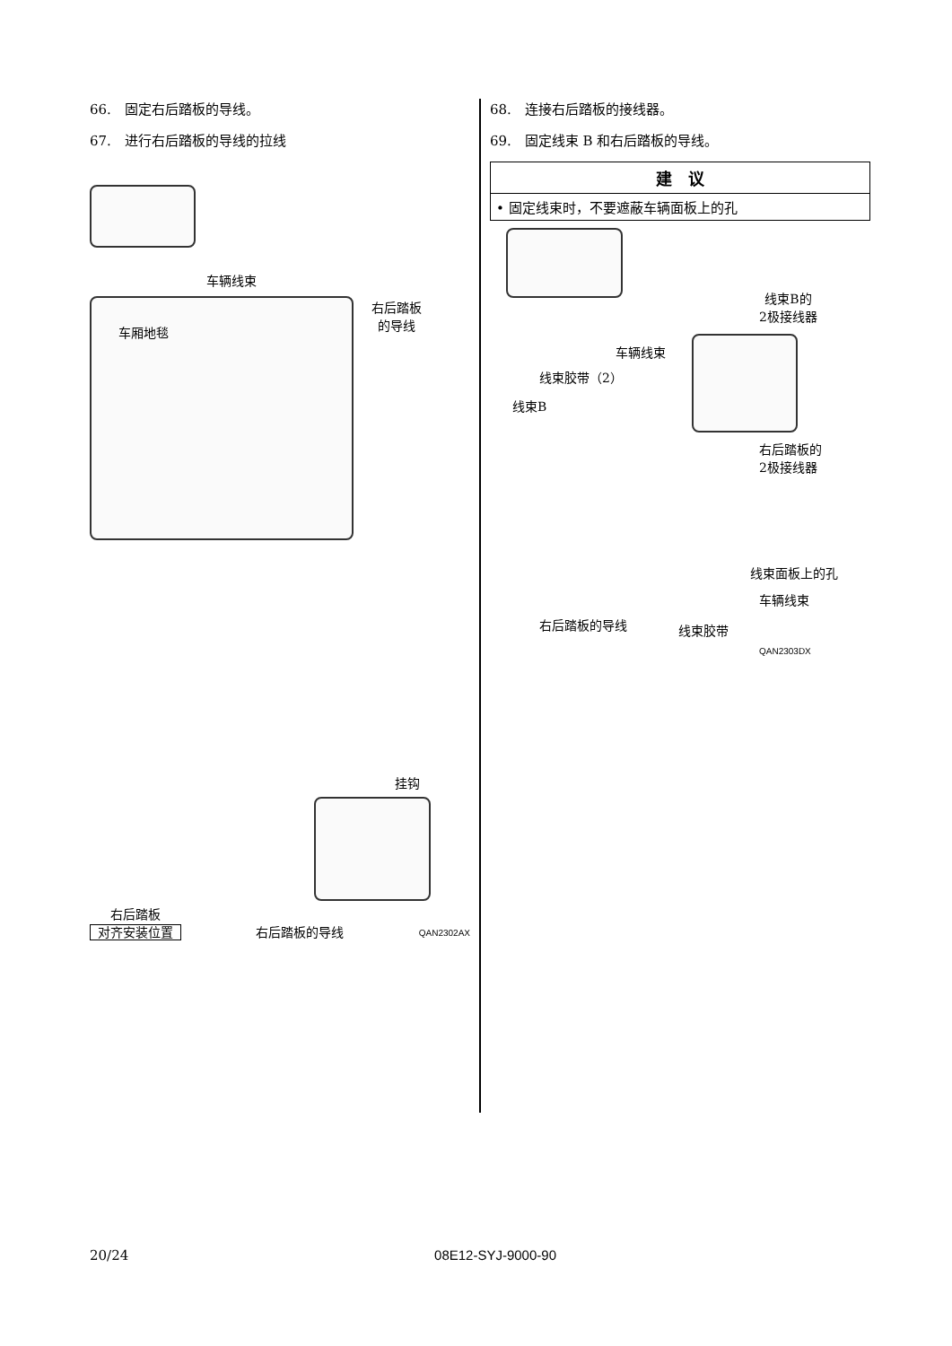66.　固定右后踏板的导线。
67.　进行右后踏板的导线的拉线
车辆线束
车厢地毯
右后踏板
的导线
挂钩
右后踏板
对齐安装位置
右后踏板的导线
QAN2302AX
68.　连接右后踏板的接线器。
69.　固定线束 B 和右后踏板的导线。
建　议
• 固定线束时，不要遮蔽车辆面板上的孔
线束B的
2极接线器
车辆线束
线束胶带（2）
线束B
右后踏板的
2极接线器
线束面板上的孔
车辆线束
右后踏板的导线 线束胶带
QAN2303DX
20/24 08E12-SYJ-9000-90